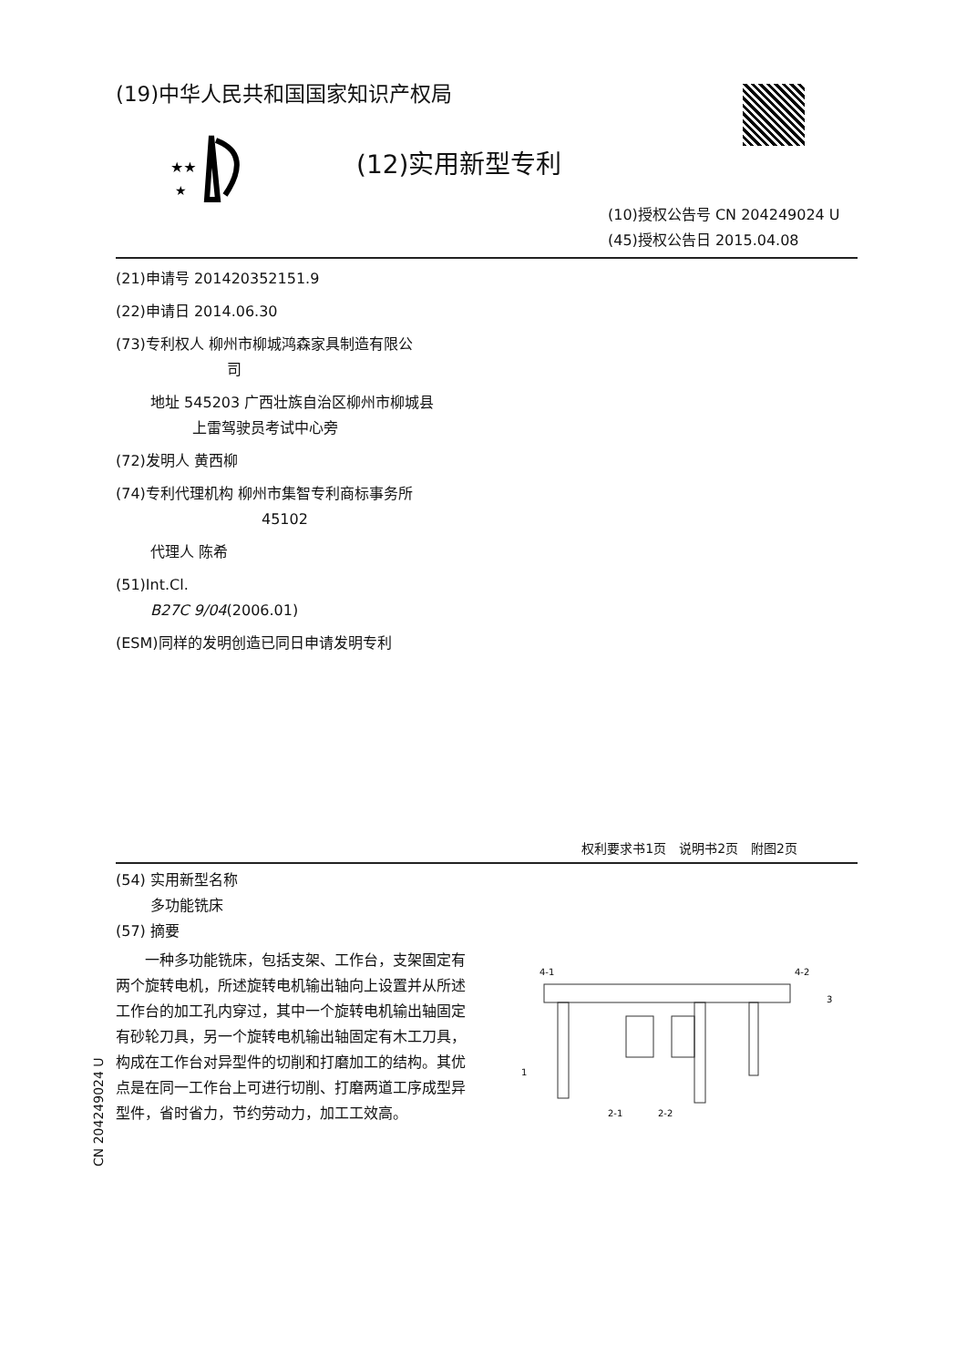(19)中华人民共和国国家知识产权局
★★
★
(12)实用新型专利
(10)授权公告号 CN 204249024 U
(45)授权公告日 2015.04.08
(21)申请号 201420352151.9
(22)申请日 2014.06.30
(73)专利权人 柳州市柳城鸿森家具制造有限公
司
地址 545203 广西壮族自治区柳州市柳城县
上雷驾驶员考试中心旁
(72)发明人 黄西柳
(74)专利代理机构 柳州市集智专利商标事务所
45102
代理人 陈希
(51)Int.Cl.
B27C 9/04(2006.01)
(ESM)同样的发明创造已同日申请发明专利
权利要求书1页　说明书2页　附图2页
(54) 实用新型名称
多功能铣床
(57) 摘要
　　一种多功能铣床，包括支架、工作台，支架固定有两个旋转电机，所述旋转电机输出轴向上设置并从所述工作台的加工孔内穿过，其中一个旋转电机输出轴固定有砂轮刀具，另一个旋转电机输出轴固定有木工刀具，构成在工作台对异型件的切削和打磨加工的结构。其优点是在同一工作台上可进行切削、打磨两道工序成型异型件，省时省力，节约劳动力，加工工效高。
4-1
4-2
3
1
2-1
2-2
CN 204249024 U